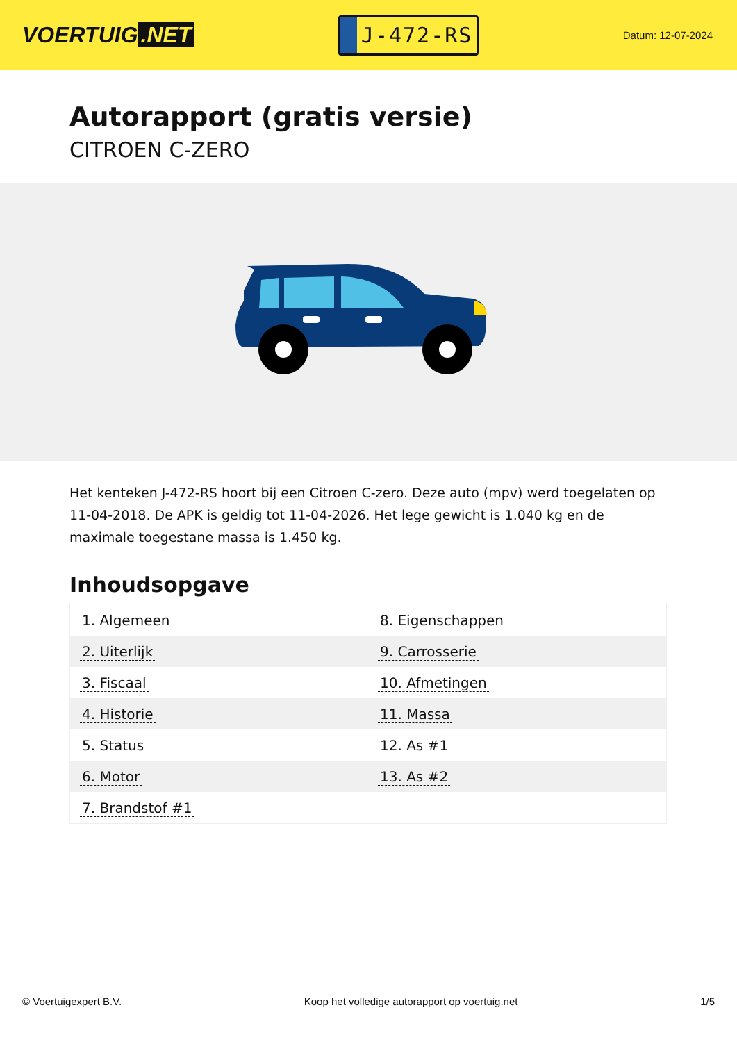VOERTUIG.NET
J-472-RS
Datum: 12-07-2024
Autorapport (gratis versie)
CITROEN C-ZERO
Het kenteken J-472-RS hoort bij een Citroen C-zero. Deze auto (mpv) werd toegelaten op 11-04-2018. De APK is geldig tot 11-04-2026. Het lege gewicht is 1.040 kg en de maximale toegestane massa is 1.450 kg.
Inhoudsopgave
| 1. Algemeen | 8. Eigenschappen |
| 2. Uiterlijk | 9. Carrosserie |
| 3. Fiscaal | 10. Afmetingen |
| 4. Historie | 11. Massa |
| 5. Status | 12. As #1 |
| 6. Motor | 13. As #2 |
| 7. Brandstof #1 | |
© Voertuigexpert B.V. Koop het volledige autorapport op voertuig.net
1/5